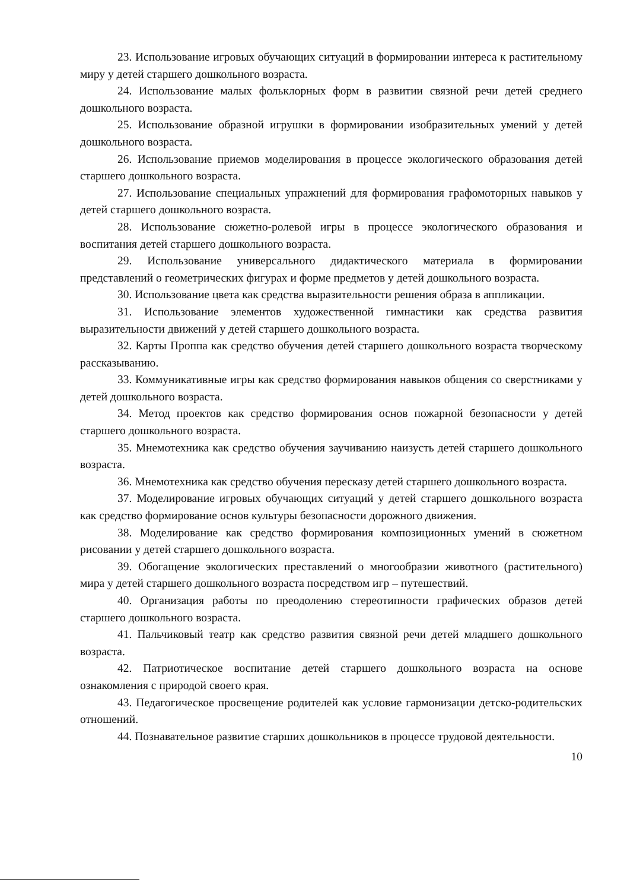23. Использование игровых обучающих ситуаций в формировании интереса к растительному миру у детей старшего дошкольного возраста.
24. Использование малых фольклорных форм в развитии связной речи детей среднего дошкольного возраста.
25. Использование образной игрушки в формировании изобразительных умений у детей дошкольного возраста.
26. Использование приемов моделирования в процессе экологического образования детей старшего дошкольного возраста.
27. Использование специальных упражнений для формирования графомоторных навыков у детей старшего дошкольного возраста.
28. Использование сюжетно-ролевой игры в процессе экологического образования и воспитания детей старшего дошкольного возраста.
29. Использование универсального дидактического материала в формировании представлений о геометрических фигурах и форме предметов у детей дошкольного возраста.
30. Использование цвета как средства выразительности решения образа в аппликации.
31. Использование элементов художественной гимнастики как средства развития выразительности движений у детей старшего дошкольного возраста.
32. Карты Проппа как средство обучения детей старшего дошкольного возраста творческому рассказыванию.
33. Коммуникативные игры как средство формирования навыков общения со сверстниками у детей дошкольного возраста.
34. Метод проектов как средство формирования основ пожарной безопасности у детей старшего дошкольного возраста.
35. Мнемотехника как средство обучения заучиванию наизусть детей старшего дошкольного возраста.
36. Мнемотехника как средство обучения пересказу детей старшего дошкольного возраста.
37. Моделирование игровых обучающих ситуаций у детей старшего дошкольного возраста как средство формирование основ культуры безопасности дорожного движения.
38. Моделирование как средство формирования композиционных умений в сюжетном рисовании у детей старшего дошкольного возраста.
39. Обогащение экологических преставлений о многообразии животного (растительного) мира у детей старшего дошкольного возраста посредством игр – путешествий.
40. Организация работы по преодолению стереотипности графических образов детей старшего дошкольного возраста.
41. Пальчиковый театр как средство развития связной речи детей младшего дошкольного возраста.
42. Патриотическое воспитание детей старшего дошкольного возраста на основе ознакомления с природой своего края.
43. Педагогическое просвещение родителей как условие гармонизации детско-родительских отношений.
44. Познавательное развитие старших дошкольников в процессе трудовой деятельности.
10